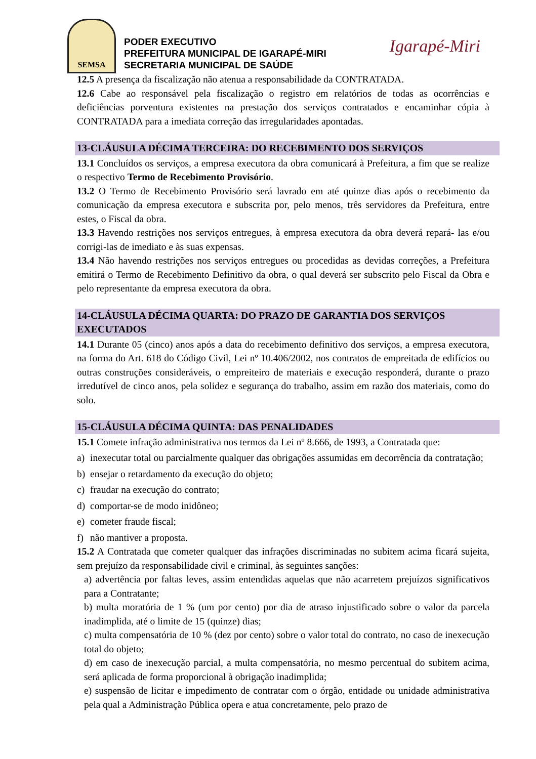SEMSA
PODER EXECUTIVO
PREFEITURA MUNICIPAL DE IGARAPÉ-MIRI
SECRETARIA MUNICIPAL DE SAÚDE
Igarapé-Miri
12.5 A presença da fiscalização não atenua a responsabilidade da CONTRATADA.
12.6 Cabe ao responsável pela fiscalização o registro em relatórios de todas as ocorrências e deficiências porventura existentes na prestação dos serviços contratados e encaminhar cópia à CONTRATADA para a imediata correção das irregularidades apontadas.
13-CLÁUSULA DÉCIMA TERCEIRA: DO RECEBIMENTO DOS SERVIÇOS
13.1 Concluídos os serviços, a empresa executora da obra comunicará à Prefeitura, a fim que se realize o respectivo Termo de Recebimento Provisório.
13.2 O Termo de Recebimento Provisório será lavrado em até quinze dias após o recebimento da comunicação da empresa executora e subscrita por, pelo menos, três servidores da Prefeitura, entre estes, o Fiscal da obra.
13.3 Havendo restrições nos serviços entregues, à empresa executora da obra deverá repará- las e/ou corrigi-las de imediato e às suas expensas.
13.4 Não havendo restrições nos serviços entregues ou procedidas as devidas correções, a Prefeitura emitirá o Termo de Recebimento Definitivo da obra, o qual deverá ser subscrito pelo Fiscal da Obra e pelo representante da empresa executora da obra.
14-CLÁUSULA DÉCIMA QUARTA: DO PRAZO DE GARANTIA DOS SERVIÇOS EXECUTADOS
14.1 Durante 05 (cinco) anos após a data do recebimento definitivo dos serviços, a empresa executora, na forma do Art. 618 do Código Civil, Lei nº 10.406/2002, nos contratos de empreitada de edifícios ou outras construções consideráveis, o empreiteiro de materiais e execução responderá, durante o prazo irredutível de cinco anos, pela solidez e segurança do trabalho, assim em razão dos materiais, como do solo.
15-CLÁUSULA DÉCIMA QUINTA: DAS PENALIDADES
15.1 Comete infração administrativa nos termos da Lei nº 8.666, de 1993, a Contratada que:
a) inexecutar total ou parcialmente qualquer das obrigações assumidas em decorrência da contratação;
b) ensejar o retardamento da execução do objeto;
c) fraudar na execução do contrato;
d) comportar-se de modo inidôneo;
e) cometer fraude fiscal;
f) não mantiver a proposta.
15.2 A Contratada que cometer qualquer das infrações discriminadas no subitem acima ficará sujeita, sem prejuízo da responsabilidade civil e criminal, às seguintes sanções:
a) advertência por faltas leves, assim entendidas aquelas que não acarretem prejuízos significativos para a Contratante;
b) multa moratória de 1 % (um por cento) por dia de atraso injustificado sobre o valor da parcela inadimplida, até o limite de 15 (quinze) dias;
c) multa compensatória de 10 % (dez por cento) sobre o valor total do contrato, no caso de inexecução total do objeto;
d) em caso de inexecução parcial, a multa compensatória, no mesmo percentual do subitem acima, será aplicada de forma proporcional à obrigação inadimplida;
e) suspensão de licitar e impedimento de contratar com o órgão, entidade ou unidade administrativa pela qual a Administração Pública opera e atua concretamente, pelo prazo de